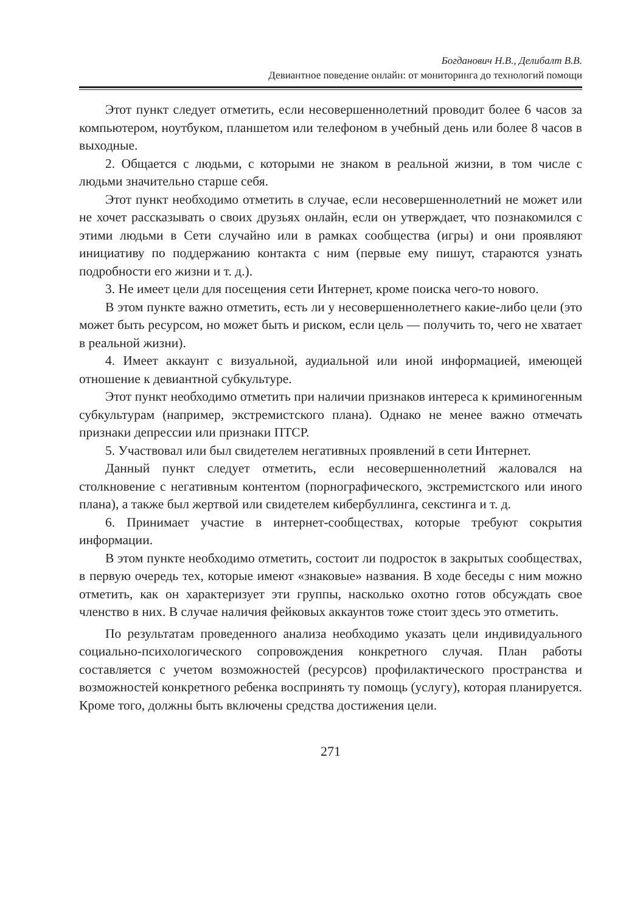Богданович Н.В., Делибалт В.В.
Девиантное поведение онлайн: от мониторинга до технологий помощи
Этот пункт следует отметить, если несовершеннолетний проводит более 6 часов за компьютером, ноутбуком, планшетом или телефоном в учебный день или более 8 часов в выходные.
2. Общается с людьми, с которыми не знаком в реальной жизни, в том числе с людьми значительно старше себя.
Этот пункт необходимо отметить в случае, если несовершеннолетний не может или не хочет рассказывать о своих друзьях онлайн, если он утверждает, что познакомился с этими людьми в Сети случайно или в рамках сообщества (игры) и они проявляют инициативу по поддержанию контакта с ним (первые ему пишут, стараются узнать подробности его жизни и т. д.).
3. Не имеет цели для посещения сети Интернет, кроме поиска чего-то нового.
В этом пункте важно отметить, есть ли у несовершеннолетнего какие-либо цели (это может быть ресурсом, но может быть и риском, если цель — получить то, чего не хватает в реальной жизни).
4. Имеет аккаунт с визуальной, аудиальной или иной информацией, имеющей отношение к девиантной субкультуре.
Этот пункт необходимо отметить при наличии признаков интереса к криминогенным субкультурам (например, экстремистского плана). Однако не менее важно отмечать признаки депрессии или признаки ПТСР.
5. Участвовал или был свидетелем негативных проявлений в сети Интернет.
Данный пункт следует отметить, если несовершеннолетний жаловался на столкновение с негативным контентом (порнографического, экстремистского или иного плана), а также был жертвой или свидетелем кибербуллинга, секстинга и т. д.
6. Принимает участие в интернет-сообществах, которые требуют сокрытия информации.
В этом пункте необходимо отметить, состоит ли подросток в закрытых сообществах, в первую очередь тех, которые имеют «знаковые» названия. В ходе беседы с ним можно отметить, как он характеризует эти группы, насколько охотно готов обсуждать свое членство в них. В случае наличия фейковых аккаунтов тоже стоит здесь это отметить.
По результатам проведенного анализа необходимо указать цели индивидуального социально-психологического сопровождения конкретного случая. План работы составляется с учетом возможностей (ресурсов) профилактического пространства и возможностей конкретного ребенка воспринять ту помощь (услугу), которая планируется. Кроме того, должны быть включены средства достижения цели.
271